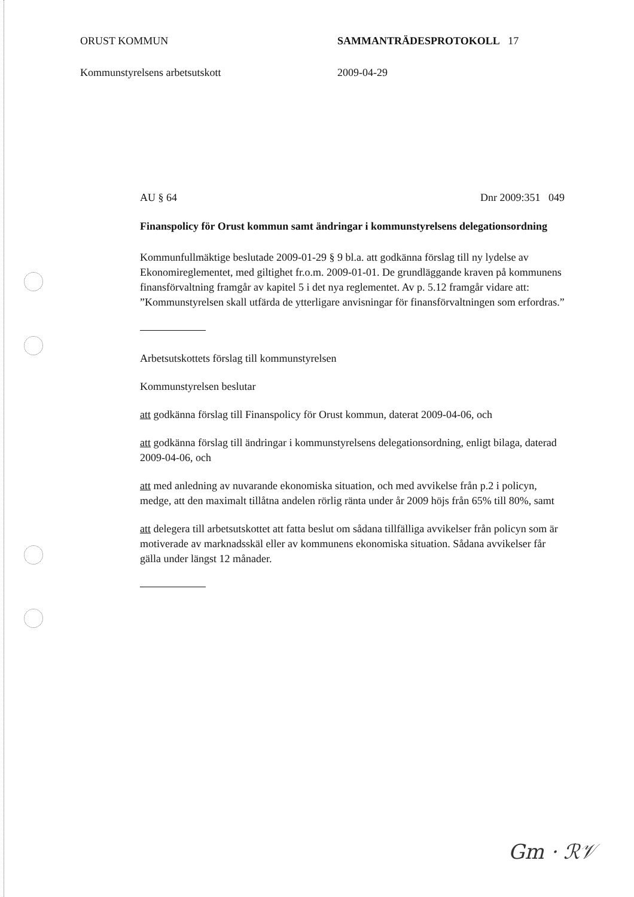ORUST KOMMUN SAMMANTRÄDESPROTOKOLL 17
Kommunstyrelsens arbetsutskott 2009-04-29
AU § 64 Dnr 2009:351 049
Finanspolicy för Orust kommun samt ändringar i kommunstyrelsens delegationsordning
Kommunfullmäktige beslutade 2009-01-29 § 9 bl.a. att godkänna förslag till ny lydelse av Ekonomireglementet, med giltighet fr.o.m. 2009-01-01. De grundläggande kraven på kommunens finansförvaltning framgår av kapitel 5 i det nya reglementet. Av p. 5.12 framgår vidare att: ”Kommunstyrelsen skall utfärda de ytterligare anvisningar för finansförvaltningen som erfordras.”
Arbetsutskottets förslag till kommunstyrelsen
Kommunstyrelsen beslutar
att godkänna förslag till Finanspolicy för Orust kommun, daterat 2009-04-06, och
att godkänna förslag till ändringar i kommunstyrelsens delegationsordning, enligt bilaga, daterad 2009-04-06, och
att med anledning av nuvarande ekonomiska situation, och med avvikelse från p.2 i policyn, medge, att den maximalt tillåtna andelen rörlig ränta under år 2009 höjs från 65% till 80%, samt
att delegera till arbetsutskottet att fatta beslut om sådana tillfälliga avvikelser från policyn som är motiverade av marknadsskäl eller av kommunens ekonomiska situation. Sådana avvikelser får gälla under längst 12 månader.
Gm · ℛ𝒱